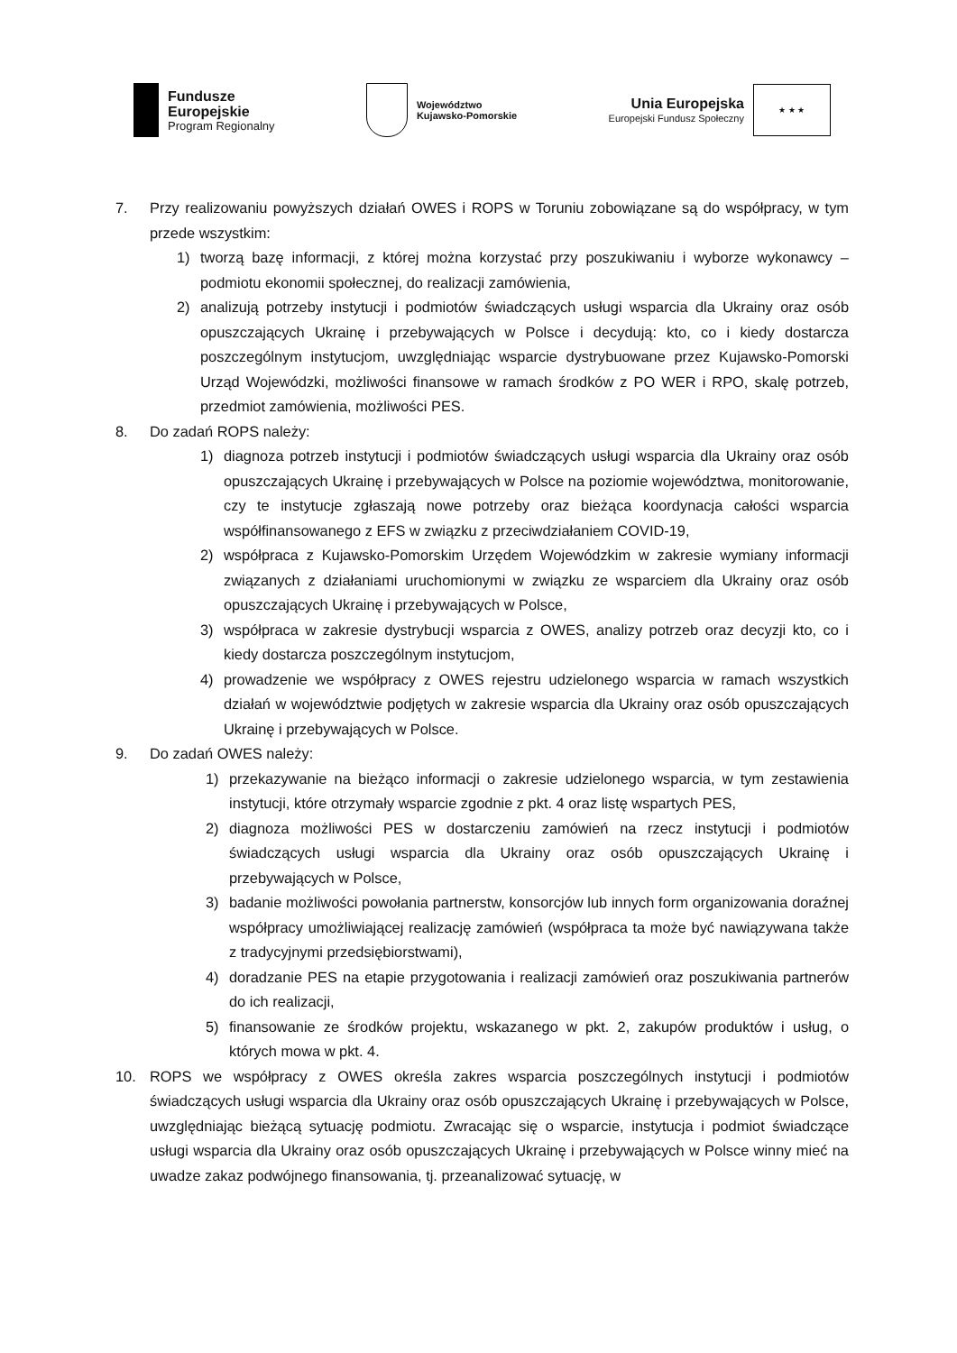Fundusze
Europejskie
Program Regionalny
Województwo
Kujawsko-Pomorskie
Unia Europejska
Europejski Fundusz Społeczny
★ ★ ★
7. Przy realizowaniu powyższych działań OWES i ROPS w Toruniu zobowiązane są do współpracy, w tym przede wszystkim:
1) tworzą bazę informacji, z której można korzystać przy poszukiwaniu i wyborze wykonawcy – podmiotu ekonomii społecznej, do realizacji zamówienia,
2) analizują potrzeby instytucji i podmiotów świadczących usługi wsparcia dla Ukrainy oraz osób opuszczających Ukrainę i przebywających w Polsce i decydują: kto, co i kiedy dostarcza poszczególnym instytucjom, uwzględniając wsparcie dystrybuowane przez Kujawsko-Pomorski Urząd Wojewódzki, możliwości finansowe w ramach środków z PO WER i RPO, skalę potrzeb, przedmiot zamówienia, możliwości PES.
8. Do zadań ROPS należy:
1) diagnoza potrzeb instytucji i podmiotów świadczących usługi wsparcia dla Ukrainy oraz osób opuszczających Ukrainę i przebywających w Polsce na poziomie województwa, monitorowanie, czy te instytucje zgłaszają nowe potrzeby oraz bieżąca koordynacja całości wsparcia współfinansowanego z EFS w związku z przeciwdziałaniem COVID-19,
2) współpraca z Kujawsko-Pomorskim Urzędem Wojewódzkim w zakresie wymiany informacji związanych z działaniami uruchomionymi w związku ze wsparciem dla Ukrainy oraz osób opuszczających Ukrainę i przebywających w Polsce,
3) współpraca w zakresie dystrybucji wsparcia z OWES, analizy potrzeb oraz decyzji kto, co i kiedy dostarcza poszczególnym instytucjom,
4) prowadzenie we współpracy z OWES rejestru udzielonego wsparcia w ramach wszystkich działań w województwie podjętych w zakresie wsparcia dla Ukrainy oraz osób opuszczających Ukrainę i przebywających w Polsce.
9. Do zadań OWES należy:
1) przekazywanie na bieżąco informacji o zakresie udzielonego wsparcia, w tym zestawienia instytucji, które otrzymały wsparcie zgodnie z pkt. 4 oraz listę wspartych PES,
2) diagnoza możliwości PES w dostarczeniu zamówień na rzecz instytucji i podmiotów świadczących usługi wsparcia dla Ukrainy oraz osób opuszczających Ukrainę i przebywających w Polsce,
3) badanie możliwości powołania partnerstw, konsorcjów lub innych form organizowania doraźnej współpracy umożliwiającej realizację zamówień (współpraca ta może być nawiązywana także z tradycyjnymi przedsiębiorstwami),
4) doradzanie PES na etapie przygotowania i realizacji zamówień oraz poszukiwania partnerów do ich realizacji,
5) finansowanie ze środków projektu, wskazanego w pkt. 2, zakupów produktów i usług, o których mowa w pkt. 4.
10. ROPS we współpracy z OWES określa zakres wsparcia poszczególnych instytucji i podmiotów świadczących usługi wsparcia dla Ukrainy oraz osób opuszczających Ukrainę i przebywających w Polsce, uwzględniając bieżącą sytuację podmiotu. Zwracając się o wsparcie, instytucja i podmiot świadczące usługi wsparcia dla Ukrainy oraz osób opuszczających Ukrainę i przebywających w Polsce winny mieć na uwadze zakaz podwójnego finansowania, tj. przeanalizować sytuację, w